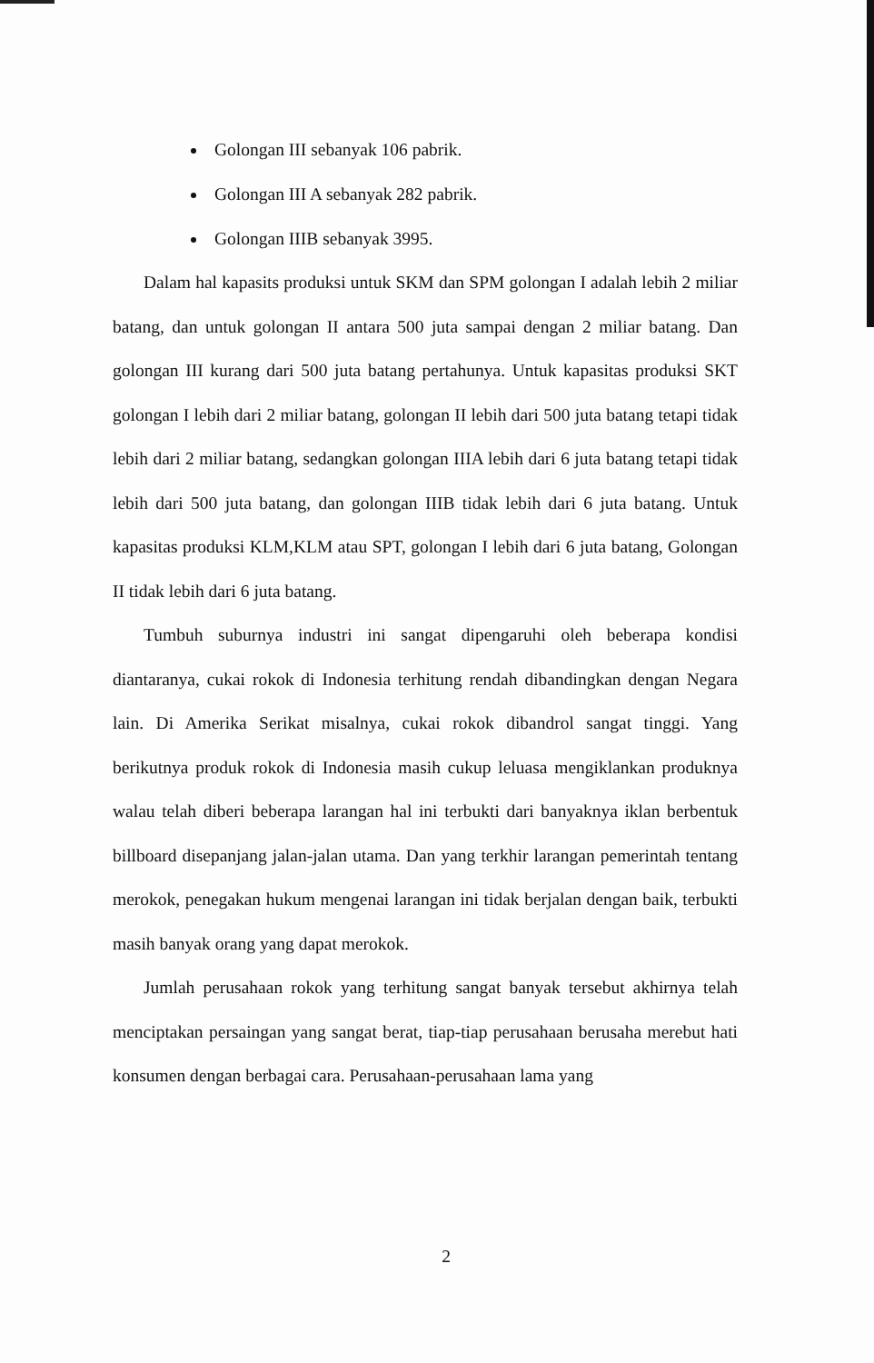Golongan III sebanyak 106 pabrik.
Golongan III A sebanyak 282 pabrik.
Golongan IIIB sebanyak 3995.
Dalam hal kapasits produksi untuk SKM dan SPM golongan I adalah lebih 2 miliar batang, dan untuk golongan II antara 500 juta sampai dengan 2 miliar batang. Dan golongan III kurang dari 500 juta batang pertahunya. Untuk kapasitas produksi SKT golongan I lebih dari 2 miliar batang, golongan II lebih dari 500 juta batang tetapi tidak lebih dari 2 miliar batang, sedangkan golongan IIIA lebih dari 6 juta batang tetapi tidak lebih dari 500 juta batang, dan golongan IIIB tidak lebih dari 6 juta batang. Untuk kapasitas produksi KLM,KLM atau SPT, golongan I lebih dari 6 juta batang, Golongan II tidak lebih dari 6 juta batang.
Tumbuh suburnya industri ini sangat dipengaruhi oleh beberapa kondisi diantaranya, cukai rokok di Indonesia terhitung rendah dibandingkan dengan Negara lain. Di Amerika Serikat misalnya, cukai rokok dibandrol sangat tinggi. Yang berikutnya produk rokok di Indonesia masih cukup leluasa mengiklankan produknya walau telah diberi beberapa larangan hal ini terbukti dari banyaknya iklan berbentuk billboard disepanjang jalan-jalan utama. Dan yang terkhir larangan pemerintah tentang merokok, penegakan hukum mengenai larangan ini tidak berjalan dengan baik, terbukti masih banyak orang yang dapat merokok.
Jumlah perusahaan rokok yang terhitung sangat banyak tersebut akhirnya telah menciptakan persaingan yang sangat berat, tiap-tiap perusahaan berusaha merebut hati konsumen dengan berbagai cara. Perusahaan-perusahaan lama yang
2